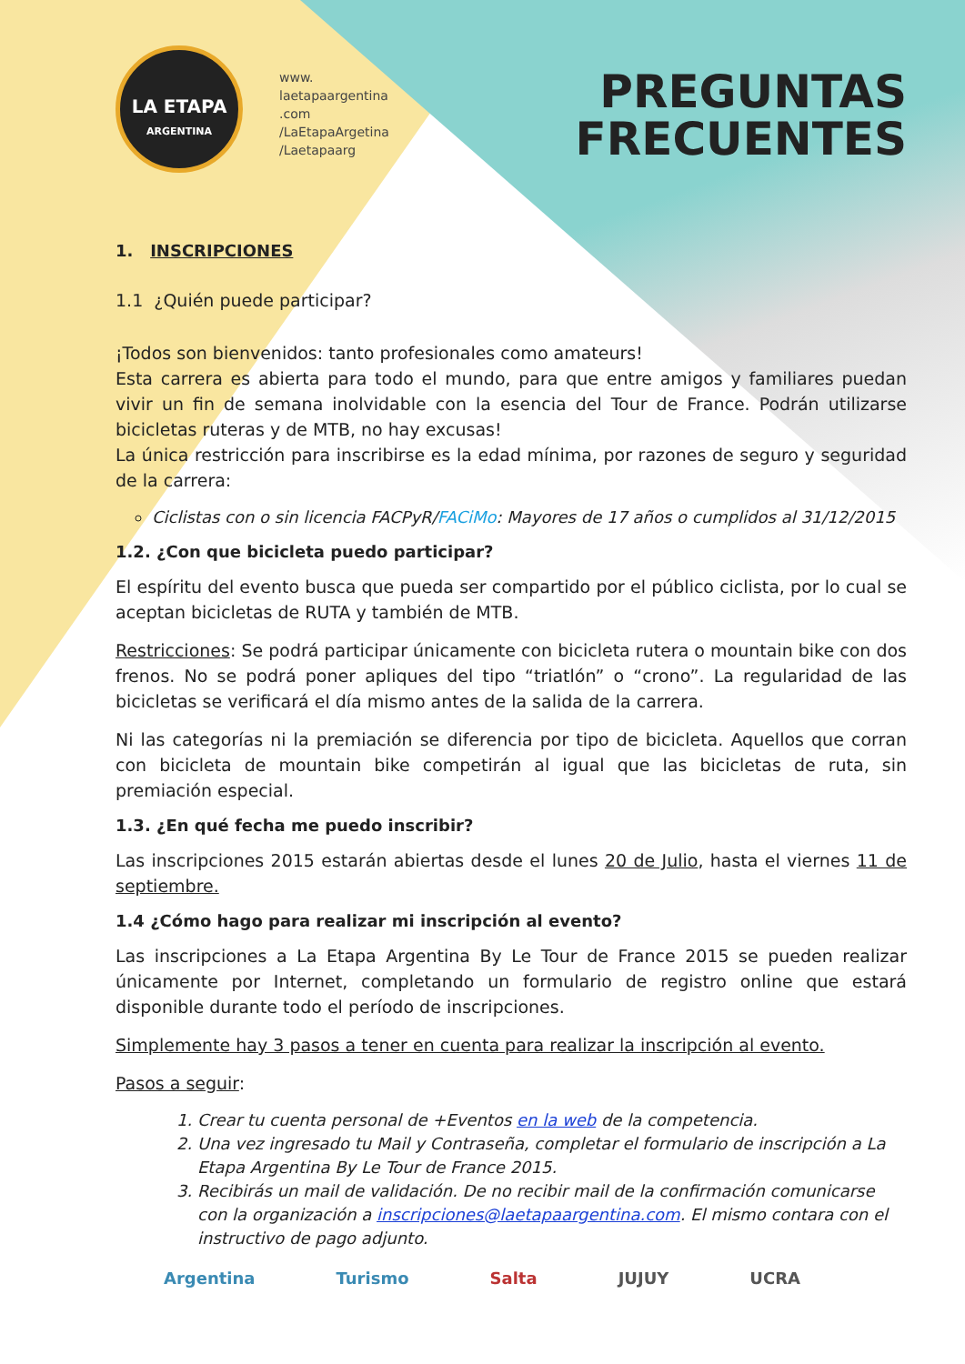LA ETAPA
ARGENTINA
www.
laetapaargentina
.com
/LaEtapaArgetina
/Laetapaarg
PREGUNTAS
FRECUENTES
1. INSCRIPCIONES
1.1 ¿Quién puede participar?
¡Todos son bienvenidos: tanto profesionales como amateurs!
Esta carrera es abierta para todo el mundo, para que entre amigos y familiares puedan vivir un fin de semana inolvidable con la esencia del Tour de France. Podrán utilizarse bicicletas ruteras y de MTB, no hay excusas!
La única restricción para inscribirse es la edad mínima, por razones de seguro y seguridad de la carrera:
Ciclistas con o sin licencia FACPyR/FACiMo: Mayores de 17 años o cumplidos al 31/12/2015
1.2. ¿Con que bicicleta puedo participar?
El espíritu del evento busca que pueda ser compartido por el público ciclista, por lo cual se aceptan bicicletas de RUTA y también de MTB.
Restricciones: Se podrá participar únicamente con bicicleta rutera o mountain bike con dos frenos. No se podrá poner apliques del tipo “triatlón” o “crono”. La regularidad de las bicicletas se verificará el día mismo antes de la salida de la carrera.
Ni las categorías ni la premiación se diferencia por tipo de bicicleta. Aquellos que corran con bicicleta de mountain bike competirán al igual que las bicicletas de ruta, sin premiación especial.
1.3. ¿En qué fecha me puedo inscribir?
Las inscripciones 2015 estarán abiertas desde el lunes 20 de Julio, hasta el viernes 11 de septiembre.
1.4 ¿Cómo hago para realizar mi inscripción al evento?
Las inscripciones a La Etapa Argentina By Le Tour de France 2015 se pueden realizar únicamente por Internet, completando un formulario de registro online que estará disponible durante todo el período de inscripciones.
Simplemente hay 3 pasos a tener en cuenta para realizar la inscripción al evento.
Pasos a seguir:
1. Crear tu cuenta personal de +Eventos en la web de la competencia.
2. Una vez ingresado tu Mail y Contraseña, completar el formulario de inscripción a La Etapa Argentina By Le Tour de France 2015.
3. Recibirás un mail de validación. De no recibir mail de la confirmación comunicarse con la organización a inscripciones@laetapaargentina.com. El mismo contara con el instructivo de pago adjunto.
Argentina Turismo Salta JUJUY UCRA